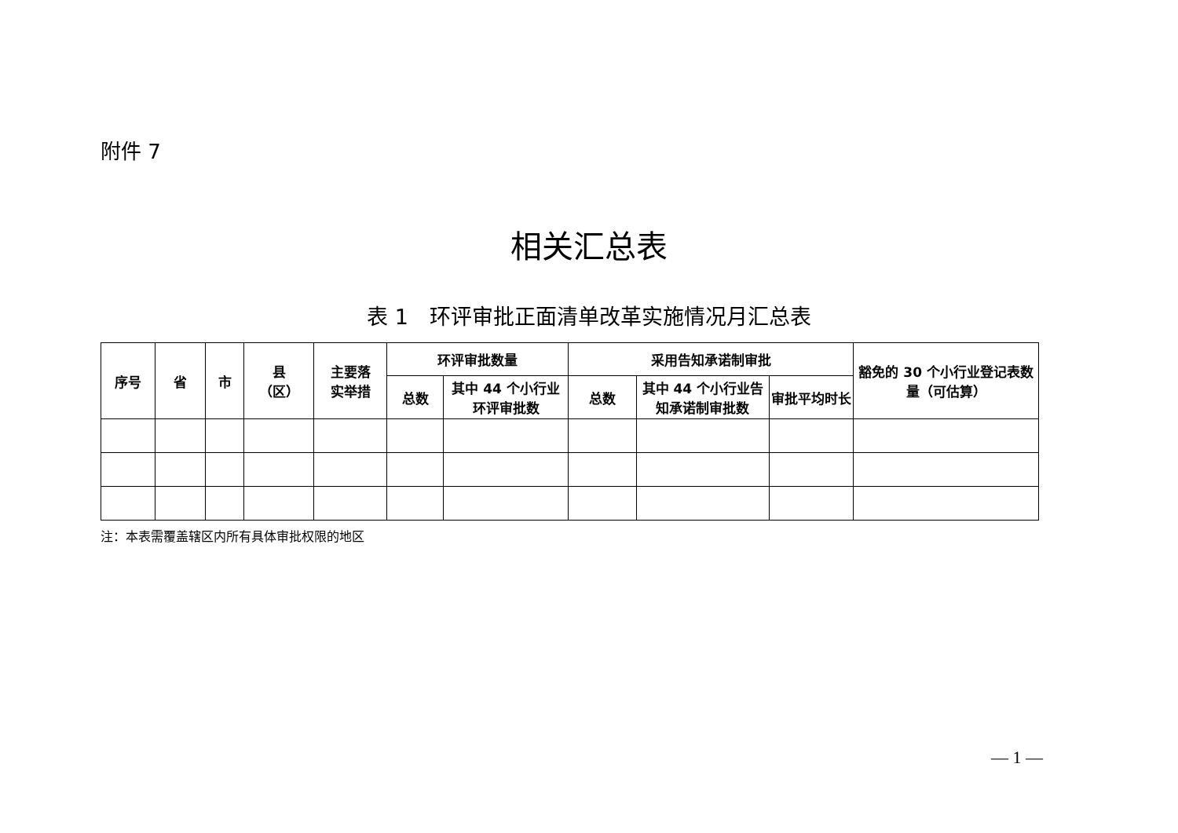附件 7
相关汇总表
表 1　环评审批正面清单改革实施情况月汇总表
| 序号 | 省 | 市 | 县 （区） | 主要落 实举措 | 环评审批数量 | | 采用告知承诺制审批 | | | 豁免的 30 个小行业登记表数量（可估算） |
| --- | --- | --- | --- | --- | --- | --- | --- | --- | --- | --- |
| | | | | | 总数 | 其中 44 个小行业环评审批数 | 总数 | 其中 44 个小行业告知承诺制审批数 | 审批平均时长 | |
注：本表需覆盖辖区内所有具体审批权限的地区
— 1 —